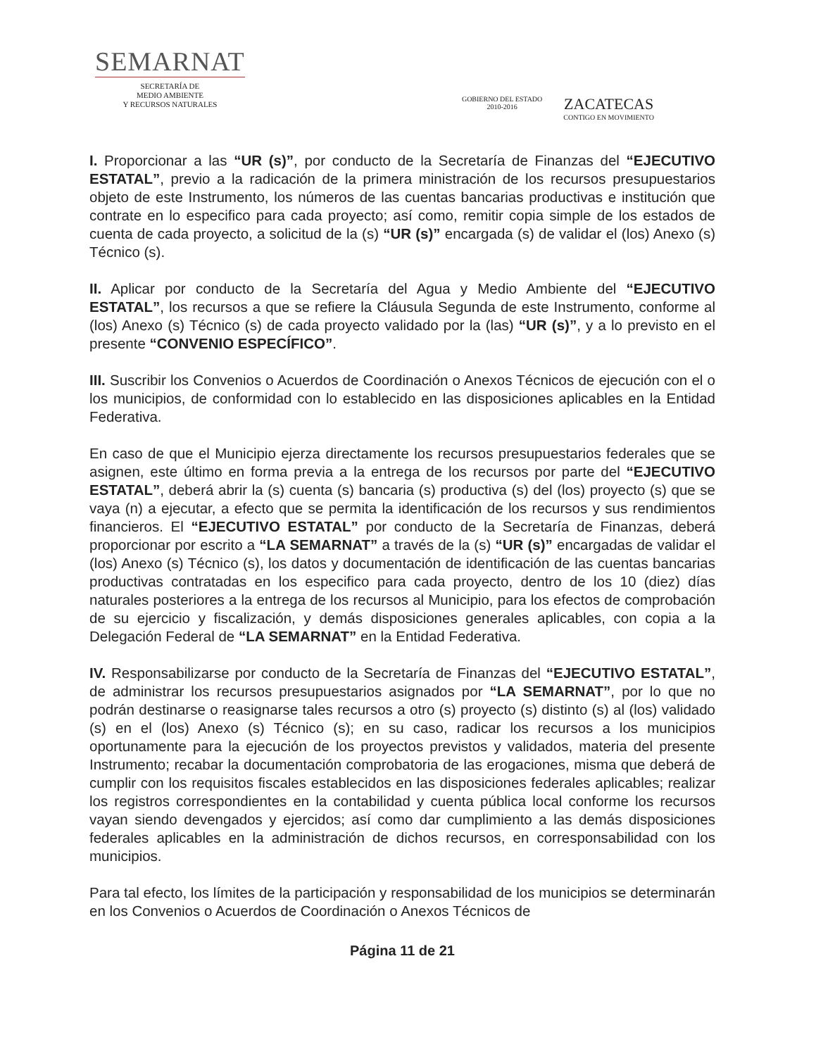SEMARNAT
SECRETARÍA DE
MEDIO AMBIENTE
Y RECURSOS NATURALES
GOBIERNO DEL ESTADO
2010-2016
ZACATECAS
CONTIGO EN MOVIMIENTO
I. Proporcionar a las “UR (s)”, por conducto de la Secretaría de Finanzas del “EJECUTIVO ESTATAL”, previo a la radicación de la primera ministración de los recursos presupuestarios objeto de este Instrumento, los números de las cuentas bancarias productivas e institución que contrate en lo especifico para cada proyecto; así como, remitir copia simple de los estados de cuenta de cada proyecto, a solicitud de la (s) “UR (s)” encargada (s) de validar el (los) Anexo (s) Técnico (s).
II. Aplicar por conducto de la Secretaría del Agua y Medio Ambiente del “EJECUTIVO ESTATAL”, los recursos a que se refiere la Cláusula Segunda de este Instrumento, conforme al (los) Anexo (s) Técnico (s) de cada proyecto validado por la (las) “UR (s)”, y a lo previsto en el presente “CONVENIO ESPECÍFICO”.
III. Suscribir los Convenios o Acuerdos de Coordinación o Anexos Técnicos de ejecución con el o los municipios, de conformidad con lo establecido en las disposiciones aplicables en la Entidad Federativa.
En caso de que el Municipio ejerza directamente los recursos presupuestarios federales que se asignen, este último en forma previa a la entrega de los recursos por parte del “EJECUTIVO ESTATAL”, deberá abrir la (s) cuenta (s) bancaria (s) productiva (s) del (los) proyecto (s) que se vaya (n) a ejecutar, a efecto que se permita la identificación de los recursos y sus rendimientos financieros. El “EJECUTIVO ESTATAL” por conducto de la Secretaría de Finanzas, deberá proporcionar por escrito a “LA SEMARNAT” a través de la (s) “UR (s)” encargadas de validar el (los) Anexo (s) Técnico (s), los datos y documentación de identificación de las cuentas bancarias productivas contratadas en los especifico para cada proyecto, dentro de los 10 (diez) días naturales posteriores a la entrega de los recursos al Municipio, para los efectos de comprobación de su ejercicio y fiscalización, y demás disposiciones generales aplicables, con copia a la Delegación Federal de “LA SEMARNAT” en la Entidad Federativa.
IV. Responsabilizarse por conducto de la Secretaría de Finanzas del “EJECUTIVO ESTATAL”, de administrar los recursos presupuestarios asignados por “LA SEMARNAT”, por lo que no podrán destinarse o reasignarse tales recursos a otro (s) proyecto (s) distinto (s) al (los) validado (s) en el (los) Anexo (s) Técnico (s); en su caso, radicar los recursos a los municipios oportunamente para la ejecución de los proyectos previstos y validados, materia del presente Instrumento; recabar la documentación comprobatoria de las erogaciones, misma que deberá de cumplir con los requisitos fiscales establecidos en las disposiciones federales aplicables; realizar los registros correspondientes en la contabilidad y cuenta pública local conforme los recursos vayan siendo devengados y ejercidos; así como dar cumplimiento a las demás disposiciones federales aplicables en la administración de dichos recursos, en corresponsabilidad con los municipios.
Para tal efecto, los límites de la participación y responsabilidad de los municipios se determinarán en los Convenios o Acuerdos de Coordinación o Anexos Técnicos de
Página 11 de 21